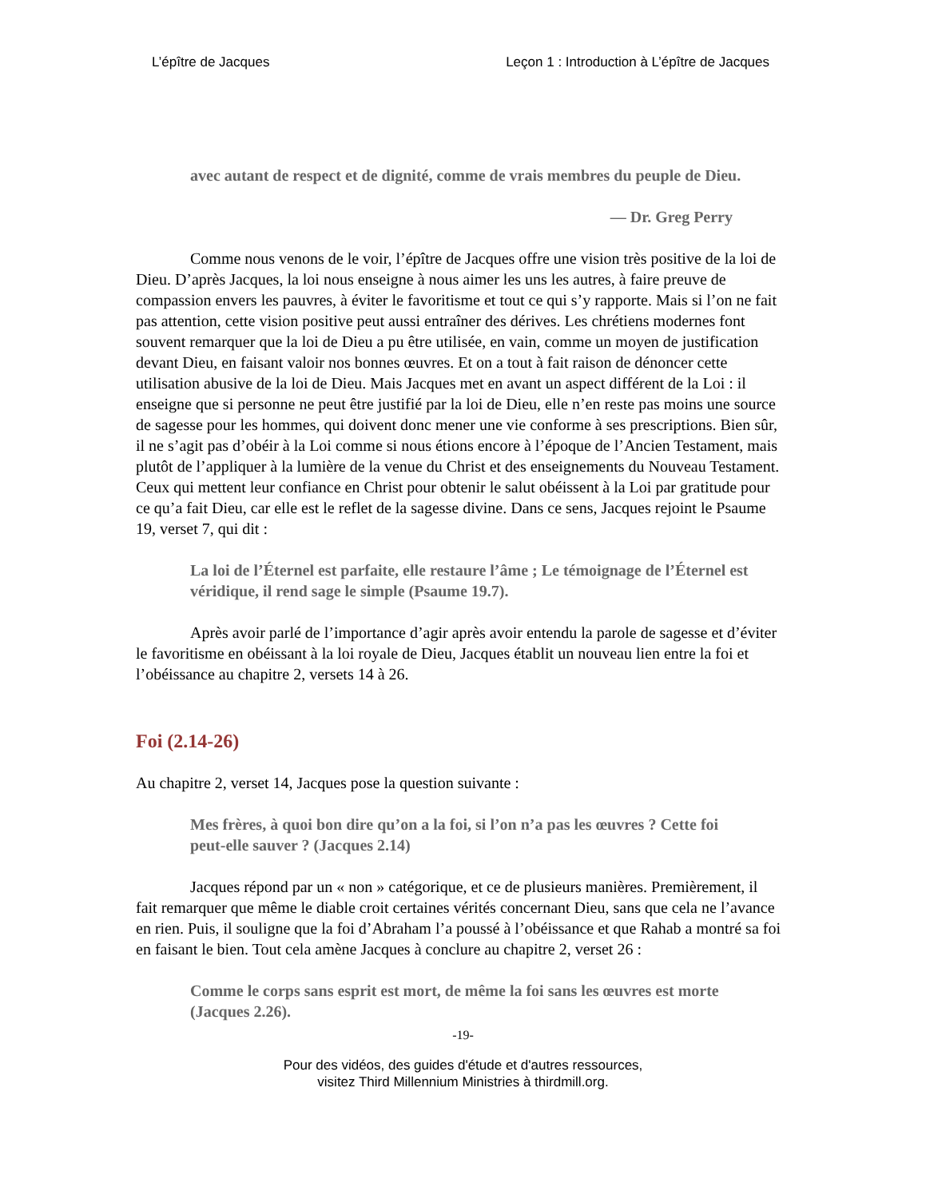L’épître de Jacques Leçon 1 : Introduction à L’épître de Jacques
avec autant de respect et de dignité, comme de vrais membres du peuple de Dieu.
— Dr. Greg Perry
Comme nous venons de le voir, l’épître de Jacques offre une vision très positive de la loi de Dieu. D’après Jacques, la loi nous enseigne à nous aimer les uns les autres, à faire preuve de compassion envers les pauvres, à éviter le favoritisme et tout ce qui s’y rapporte. Mais si l’on ne fait pas attention, cette vision positive peut aussi entraîner des dérives. Les chrétiens modernes font souvent remarquer que la loi de Dieu a pu être utilisée, en vain, comme un moyen de justification devant Dieu, en faisant valoir nos bonnes œuvres. Et on a tout à fait raison de dénoncer cette utilisation abusive de la loi de Dieu. Mais Jacques met en avant un aspect différent de la Loi : il enseigne que si personne ne peut être justifié par la loi de Dieu, elle n’en reste pas moins une source de sagesse pour les hommes, qui doivent donc mener une vie conforme à ses prescriptions. Bien sûr, il ne s’agit pas d’obéir à la Loi comme si nous étions encore à l’époque de l’Ancien Testament, mais plutôt de l’appliquer à la lumière de la venue du Christ et des enseignements du Nouveau Testament. Ceux qui mettent leur confiance en Christ pour obtenir le salut obéissent à la Loi par gratitude pour ce qu’a fait Dieu, car elle est le reflet de la sagesse divine. Dans ce sens, Jacques rejoint le Psaume 19, verset 7, qui dit :
La loi de l’Éternel est parfaite, elle restaure l’âme ; Le témoignage de l’Éternel est véridique, il rend sage le simple (Psaume 19.7).
Après avoir parlé de l’importance d’agir après avoir entendu la parole de sagesse et d’éviter le favoritisme en obéissant à la loi royale de Dieu, Jacques établit un nouveau lien entre la foi et l’obéissance au chapitre 2, versets 14 à 26.
Foi (2.14-26)
Au chapitre 2, verset 14, Jacques pose la question suivante :
Mes frères, à quoi bon dire qu’on a la foi, si l’on n’a pas les œuvres ? Cette foi peut-elle sauver ? (Jacques 2.14)
Jacques répond par un « non » catégorique, et ce de plusieurs manières. Premièrement, il fait remarquer que même le diable croit certaines vérités concernant Dieu, sans que cela ne l’avance en rien. Puis, il souligne que la foi d’Abraham l’a poussé à l’obéissance et que Rahab a montré sa foi en faisant le bien. Tout cela amène Jacques à conclure au chapitre 2, verset 26 :
Comme le corps sans esprit est mort, de même la foi sans les œuvres est morte (Jacques 2.26).
-19-
Pour des vidéos, des guides d'étude et d'autres ressources,
visitez Third Millennium Ministries à thirdmill.org.